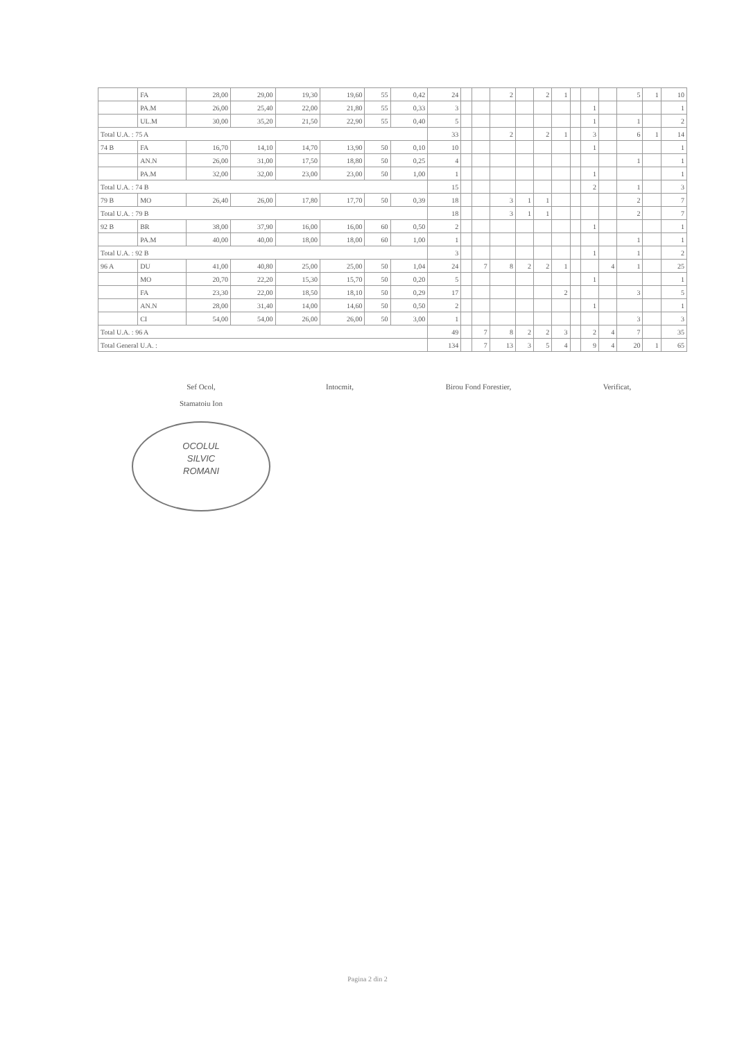| | FA | 28,00 | 29,00 | 19,30 | 19,60 | 55 | 0,42 | 24 | | | 2 | | 2 | 1 | | | | 5 | 1 | 10 |
| | PA.M | 26,00 | 25,40 | 22,00 | 21,80 | 55 | 0,33 | 3 | | | | | | | | 1 | | | | 1 |
| | UL.M | 30,00 | 35,20 | 21,50 | 22,90 | 55 | 0,40 | 5 | | | | | | | | 1 | | 1 | | 2 |
| Total U.A. : 75 A | | | | | | | | 33 | | | 2 | | 2 | 1 | | 3 | | 6 | 1 | 14 |
| 74 B | FA | 16,70 | 14,10 | 14,70 | 13,90 | 50 | 0,10 | 10 | | | | | | | | 1 | | | | 1 |
| | AN.N | 26,00 | 31,00 | 17,50 | 18,80 | 50 | 0,25 | 4 | | | | | | | | | | 1 | | 1 |
| | PA.M | 32,00 | 32,00 | 23,00 | 23,00 | 50 | 1,00 | 1 | | | | | | | | 1 | | | | 1 |
| Total U.A. : 74 B | | | | | | | | 15 | | | | | | | | 2 | | 1 | | 3 |
| 79 B | MO | 26,40 | 26,00 | 17,80 | 17,70 | 50 | 0,39 | 18 | | | 3 | 1 | 1 | | | | | 2 | | 7 |
| Total U.A. : 79 B | | | | | | | | 18 | | | 3 | 1 | 1 | | | | | 2 | | 7 |
| 92 B | BR | 38,00 | 37,90 | 16,00 | 16,00 | 60 | 0,50 | 2 | | | | | | | | 1 | | | | 1 |
| | PA.M | 40,00 | 40,00 | 18,00 | 18,00 | 60 | 1,00 | 1 | | | | | | | | | | 1 | | 1 |
| Total U.A. : 92 B | | | | | | | | 3 | | | | | | | | 1 | | 1 | | 2 |
| 96 A | DU | 41,00 | 40,80 | 25,00 | 25,00 | 50 | 1,04 | 24 | | 7 | 8 | 2 | 2 | 1 | | | 4 | 1 | | 25 |
| | MO | 20,70 | 22,20 | 15,30 | 15,70 | 50 | 0,20 | 5 | | | | | | | | 1 | | | | 1 |
| | FA | 23,30 | 22,00 | 18,50 | 18,10 | 50 | 0,29 | 17 | | | | | | 2 | | | | 3 | | 5 |
| | AN.N | 28,00 | 31,40 | 14,00 | 14,60 | 50 | 0,50 | 2 | | | | | | | | 1 | | | | 1 |
| | CI | 54,00 | 54,00 | 26,00 | 26,00 | 50 | 3,00 | 1 | | | | | | | | | | 3 | | 3 |
| Total U.A. : 96 A | | | | | | | | 49 | | 7 | 8 | 2 | 2 | 3 | | 2 | 4 | 7 | | 35 |
| Total General U.A. : | | | | | | | | 134 | | 7 | 13 | 3 | 5 | 4 | | 9 | 4 | 20 | 1 | 65 |
Sef Ocol,
Stamatoiu Ion
OCOLUL
SILVIC
ROMANI
Intocmit, Birou Fond Forestier, Verificat,
Pagina 2 din 2